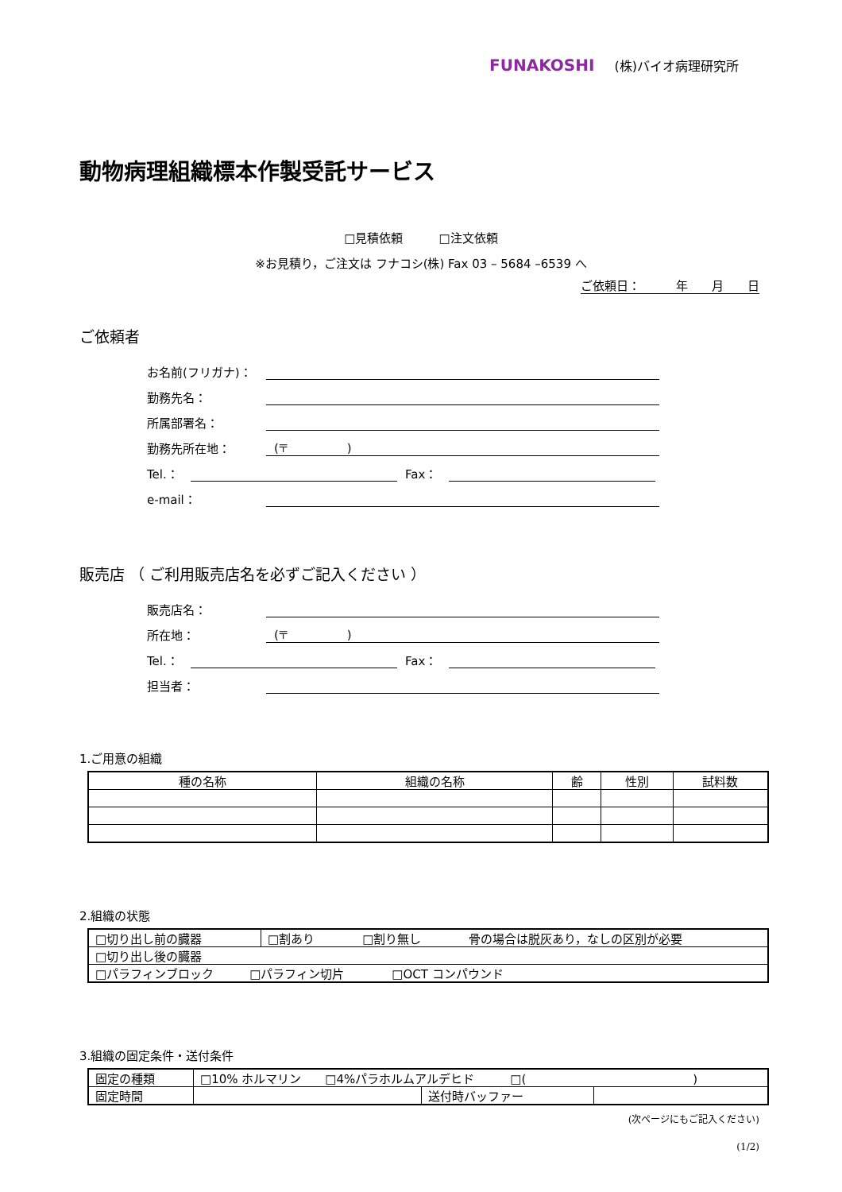FUNAKOSHI (株)バイオ病理研究所
動物病理組織標本作製受託サービス
□見積依頼　　　□注文依頼
※お見積り，ご注文は フナコシ(株) Fax 03 – 5684 –6539 へ
ご依頼日：　　　年　　月　　日
ご依頼者
お名前(フリガナ)：
勤務先名：
所属部署名：
勤務先所在地：
(〒　　　　　)
Tel.：
Fax：
e-mail：
販売店 （ ご利用販売店名を必ずご記入ください ）
販売店名：
所在地：
(〒　　　　　)
Tel.：
Fax：
担当者：
1.ご用意の組織
| 種の名称 | 組織の名称 | 齢 | 性別 | 試料数 |
| --- | --- | --- | --- | --- |
2.組織の状態
| □切り出し前の臓器 | □割あり □割り無し 骨の場合は脱灰あり，なしの区別が必要 |
| □切り出し後の臓器 | |
| □パラフィンブロック □パラフィン切片 □OCT コンパウンド | |
3.組織の固定条件・送付条件
| 固定の種類 | □10% ホルマリン □4%パラホルムアルデヒド □( ) | | |
| 固定時間 | | 送付時バッファー | |
(次ページにもご記入ください)
(1/2)